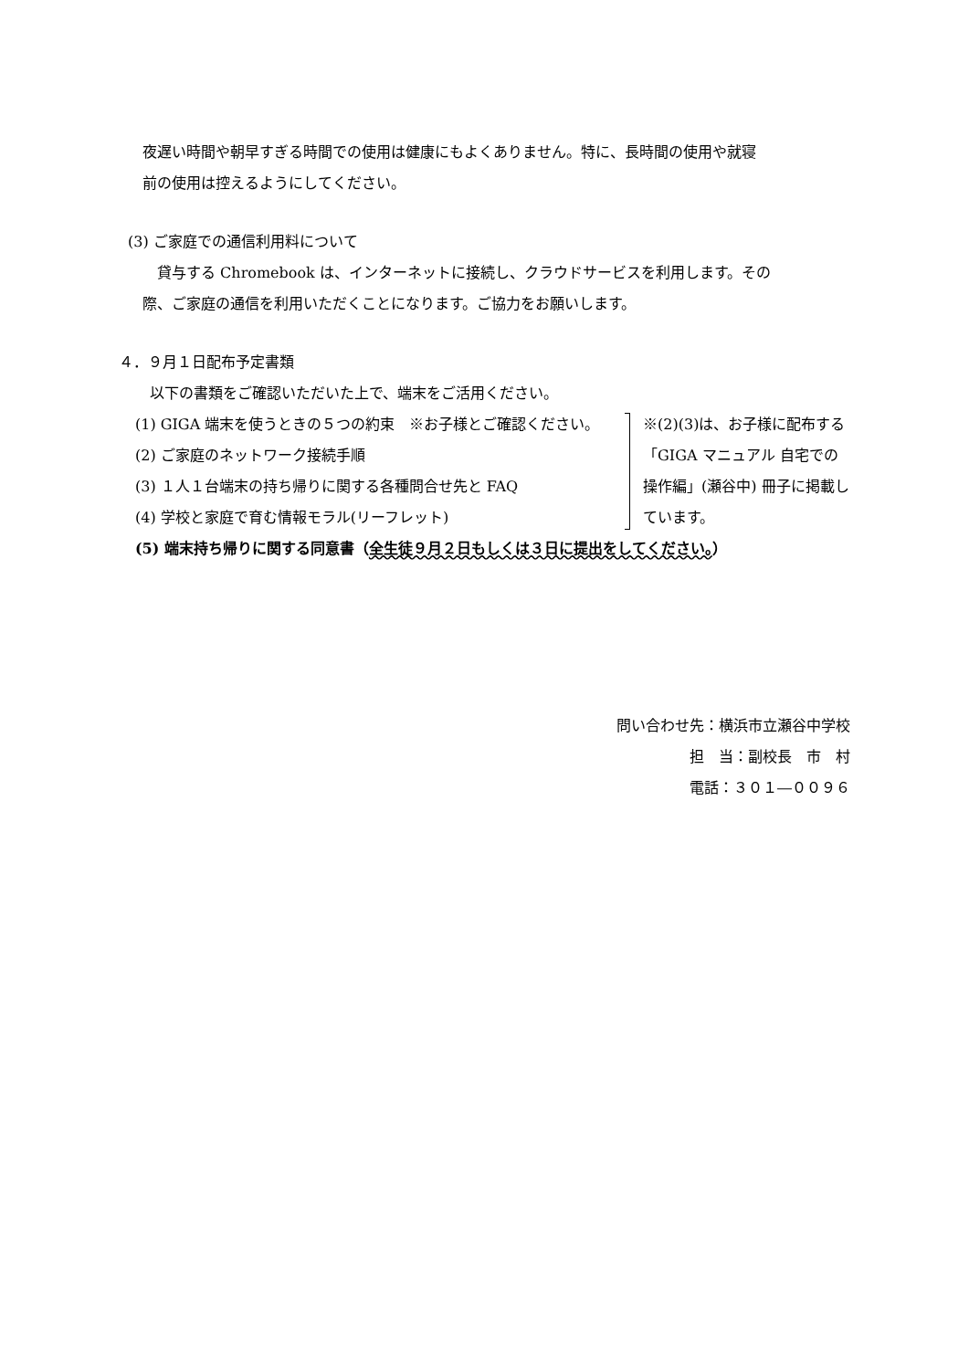夜遅い時間や朝早すぎる時間での使用は健康にもよくありません。特に、長時間の使用や就寝
前の使用は控えるようにしてください。
(3) ご家庭での通信利用料について
　貸与する Chromebook は、インターネットに接続し、クラウドサービスを利用します。その
際、ご家庭の通信を利用いただくことになります。ご協力をお願いします。
４．９月１日配布予定書類
以下の書類をご確認いただいた上で、端末をご活用ください。
(1) GIGA 端末を使うときの５つの約束　※お子様とご確認ください。
(2) ご家庭のネットワーク接続手順
(3) １人１台端末の持ち帰りに関する各種問合せ先と FAQ
(4) 学校と家庭で育む情報モラル(リーフレット)
※(2)(3)は、お子様に配布する「GIGA マニュアル 自宅での操作編」(瀬谷中) 冊子に掲載しています。
(5) 端末持ち帰りに関する同意書（全生徒９月２日もしくは３日に提出をしてください。）
問い合わせ先：横浜市立瀬谷中学校
担　当：副校長　市　村
電話：３０１―００９６